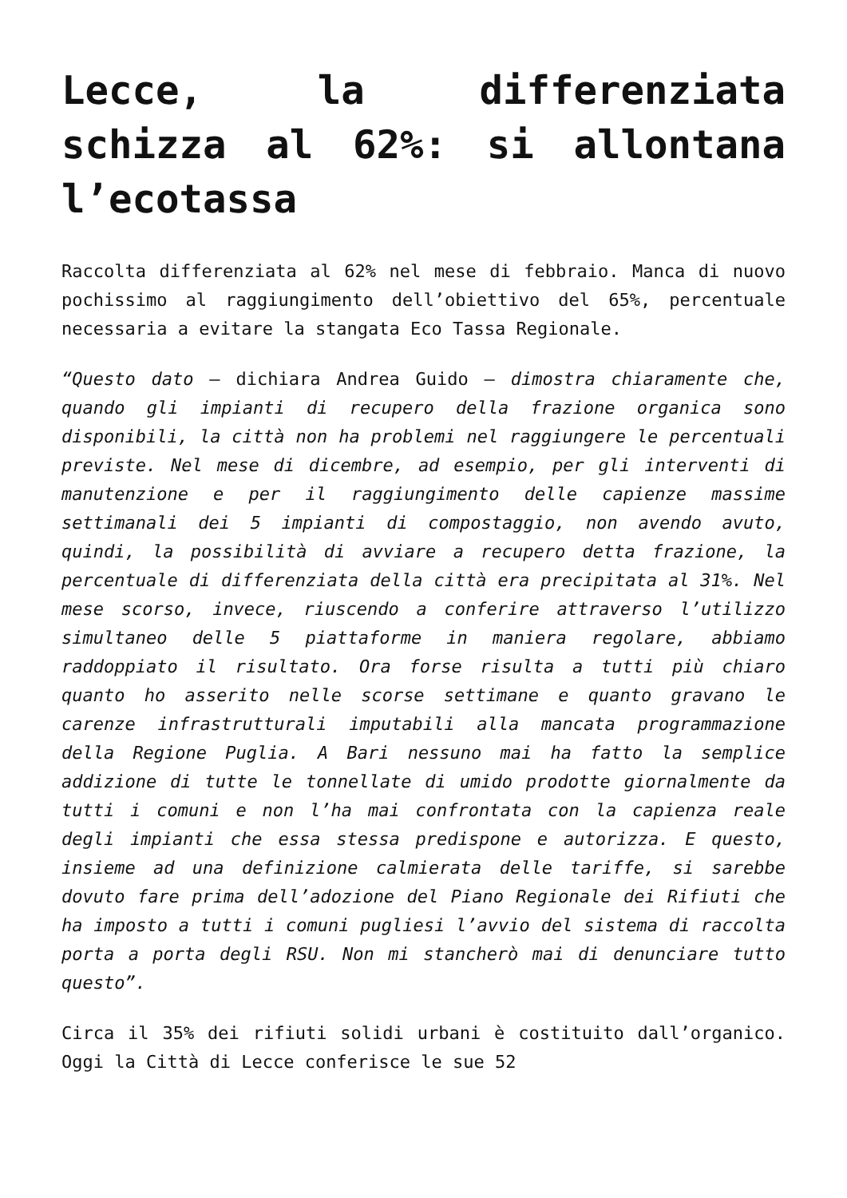Lecce, la differenziata schizza al 62%: si allontana l’ecotassa
Raccolta differenziata al 62% nel mese di febbraio. Manca di nuovo pochissimo al raggiungimento dell’obiettivo del 65%, percentuale necessaria a evitare la stangata Eco Tassa Regionale.
“Questo dato – dichiara Andrea Guido – dimostra chiaramente che, quando gli impianti di recupero della frazione organica sono disponibili, la città non ha problemi nel raggiungere le percentuali previste. Nel mese di dicembre, ad esempio, per gli interventi di manutenzione e per il raggiungimento delle capienze massime settimanali dei 5 impianti di compostaggio, non avendo avuto, quindi, la possibilità di avviare a recupero detta frazione, la percentuale di differenziata della città era precipitata al 31%. Nel mese scorso, invece, riuscendo a conferire attraverso l’utilizzo simultaneo delle 5 piattaforme in maniera regolare, abbiamo raddoppiato il risultato. Ora forse risulta a tutti più chiaro quanto ho asserito nelle scorse settimane e quanto gravano le carenze infrastrutturali imputabili alla mancata programmazione della Regione Puglia. A Bari nessuno mai ha fatto la semplice addizione di tutte le tonnellate di umido prodotte giornalmente da tutti i comuni e non l’ha mai confrontata con la capienza reale degli impianti che essa stessa predispone e autorizza. E questo, insieme ad una definizione calmierata delle tariffe, si sarebbe dovuto fare prima dell’adozione del Piano Regionale dei Rifiuti che ha imposto a tutti i comuni pugliesi l’avvio del sistema di raccolta porta a porta degli RSU. Non mi stancherò mai di denunciare tutto questo”.
Circa il 35% dei rifiuti solidi urbani è costituito dall’organico. Oggi la Città di Lecce conferisce le sue 52